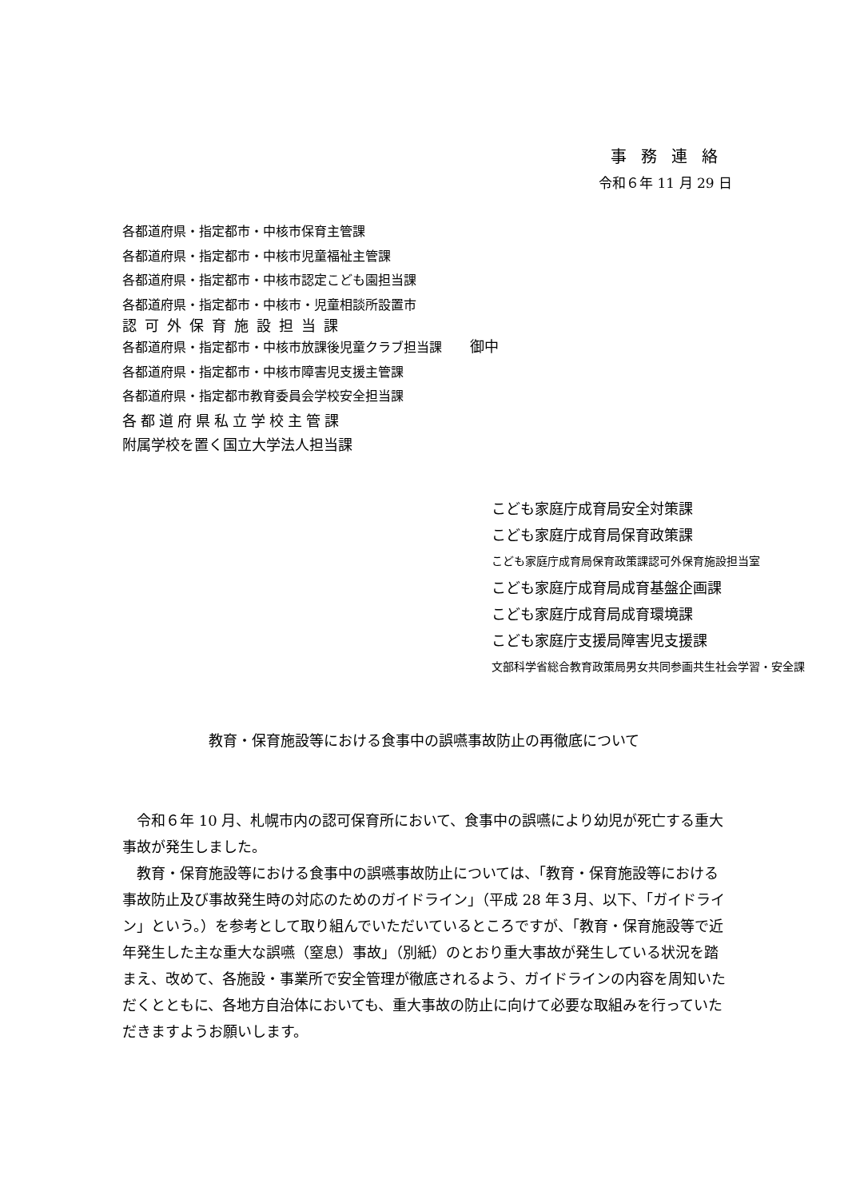事務連絡
令和６年 11 月 29 日
各都道府県・指定都市・中核市保育主管課
各都道府県・指定都市・中核市児童福祉主管課
各都道府県・指定都市・中核市認定こども園担当課
各都道府県・指定都市・中核市・児童相談所設置市
認可外保育施設担当課
各都道府県・指定都市・中核市放課後児童クラブ担当課 御中
各都道府県・指定都市・中核市障害児支援主管課
各都道府県・指定都市教育委員会学校安全担当課
各都道府県私立学校主管課
附属学校を置く国立大学法人担当課
こども家庭庁成育局安全対策課
こども家庭庁成育局保育政策課
こども家庭庁成育局保育政策課認可外保育施設担当室
こども家庭庁成育局成育基盤企画課
こども家庭庁成育局成育環境課
こども家庭庁支援局障害児支援課
文部科学省総合教育政策局男女共同参画共生社会学習・安全課
教育・保育施設等における食事中の誤嚥事故防止の再徹底について
令和６年 10 月、札幌市内の認可保育所において、食事中の誤嚥により幼児が死亡する重大事故が発生しました。
教育・保育施設等における食事中の誤嚥事故防止については、「教育・保育施設等における事故防止及び事故発生時の対応のためのガイドライン」（平成 28 年３月、以下、「ガイドライン」という。）を参考として取り組んでいただいているところですが、「教育・保育施設等で近年発生した主な重大な誤嚥（窒息）事故」（別紙）のとおり重大事故が発生している状況を踏まえ、改めて、各施設・事業所で安全管理が徹底されるよう、ガイドラインの内容を周知いただくとともに、各地方自治体においても、重大事故の防止に向けて必要な取組みを行っていただきますようお願いします。